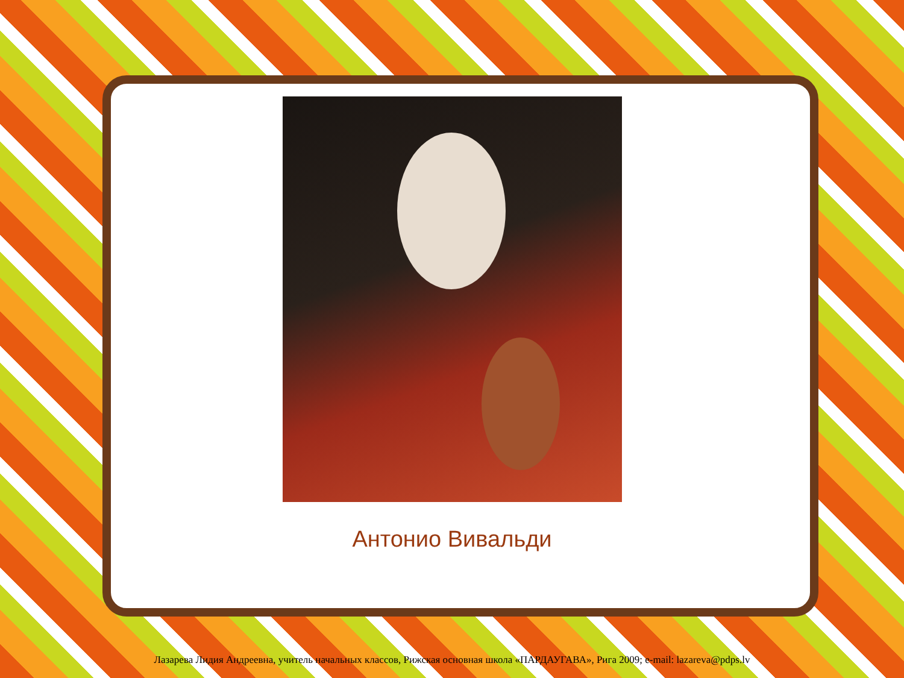Антонио Вивальди
Лазарева Лидия Андреевна, учитель начальных классов, Рижская основная школа «ПАРДАУГАВА», Рига 2009; e-mail: lazareva@pdps.lv